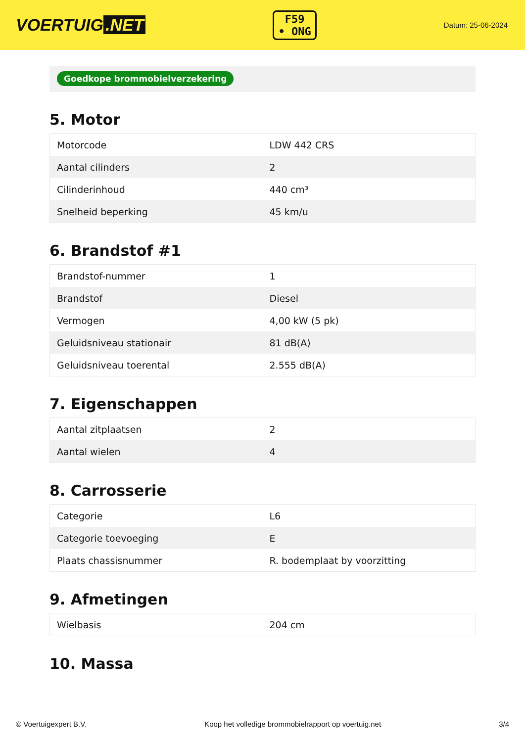VOERTUIG.NET
F59
• ONG
Datum: 25-06-2024
Goedkope brommobielverzekering
5. Motor
| Motorcode | LDW 442 CRS |
| Aantal cilinders | 2 |
| Cilinderinhoud | 440 cm³ |
| Snelheid beperking | 45 km/u |
6. Brandstof #1
| Brandstof-nummer | 1 |
| Brandstof | Diesel |
| Vermogen | 4,00 kW (5 pk) |
| Geluidsniveau stationair | 81 dB(A) |
| Geluidsniveau toerental | 2.555 dB(A) |
7. Eigenschappen
| Aantal zitplaatsen | 2 |
| Aantal wielen | 4 |
8. Carrosserie
| Categorie | L6 |
| Categorie toevoeging | E |
| Plaats chassisnummer | R. bodemplaat by voorzitting |
9. Afmetingen
| Wielbasis | 204 cm |
10. Massa
© Voertuigexpert B.V. Koop het volledige brommobielrapport op voertuig.net 3/4